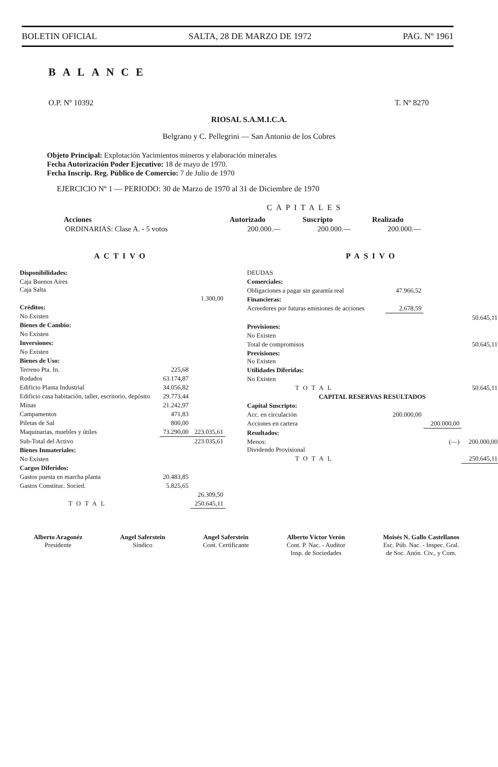BOLETIN OFICIAL SALTA, 28 DE MARZO DE 1972 PAG. Nº 1961
BALANCE
O.P. Nº 10392 T. Nº 8270
RIOSAL S.A.M.I.C.A.
Belgrano y C. Pellegrini — San Antonio de los Cobres
Objeto Principal: Explotación Yacimientos mineros y elaboración minerales
Fecha Autorización Poder Ejecutivo: 18 de mayo de 1970.
Fecha Inscrip. Reg. Público de Comercio: 7 de Julio de 1970
EJERCICIO Nº 1 — PERIODO: 30 de Marzo de 1970 al 31 de Diciembre de 1970
CAPITALES
| Acciones | Autorizado | Suscripto | Realizado |
| --- | --- | --- | --- |
| ORDINARIAS: Clase A. - 5 votos | 200.000.— | 200.000.— | 200.000.— |
ACTIVO
| Disponibilidades: | | |
| Caja Buenos Aires Caja Salta | | |
| | | 1.300,00 |
| Créditos: | | |
| No Existen | | |
| Bienes de Cambio: | | |
| No Existen | | |
| Inversiones: | | |
| No Existen | | |
| Bienes de Uso: | | |
| Terreno Pta. In. | 225,68 | |
| Rodados | 63.174,87 | |
| Edificio Planta Industrial | 34.056,82 | |
| Edificio casa habitación, taller, escritorio, depósito | 29.773,44 | |
| Minas | 21.242,97 | |
| Campamentos | 471,83 | |
| Piletas de Sal | 800,00 | |
| Maquinarias, muebles y útiles | 73.290,00 | 223.035,61 |
| Sub-Total del Activo | | 223.035,61 |
| Bienes Inmateriales: | | |
| No Existen | | |
| Cargos Diferidos: | | |
| Gastos puesta en marcha planta | 20.483,85 | |
| Gastos Constituc. Socied. | 5.825,65 | |
| | | 26.309,50 |
| TOTAL | | 250.645,11 |
PASIVO
| DEUDAS | | | |
| Comerciales: | | | |
| Obligaciones a pagar sin garantía real | 47.966,52 | | |
| Financieras: | | | |
| Acreedores por futuras emisiones de acciones | 2.678,59 | | |
| | | | 50.645,11 |
| Provisiones: | | | |
| No Existen | | | |
| Total de compromisos | | | 50.645,11 |
| Previsiones: No Existen | | | |
| Utilidades Diferidas: | | | |
| No Existen | | | |
| TOTAL | | | 50.645,11 |
| CAPITAL RESERVAS RESULTADOS | | | |
| Capital Suscripto: | | | |
| Acc. en circulación | 200.000,00 | | |
| Acciones en cartera | | 200.000,00 | |
| Resultados: | | | |
| Menos: Dividendo Provisional | | (—) | 200.000,00 |
| TOTAL | | | 250.645,11 |
Alberto Aragonéz
Presidente
Angel Saferstein
Síndico
Angel Saferstein
Cont. Certificante
Alberto Víctor Verón
Cont. P. Nac. - Auditor
Insp. de Sociedades
Moisés N. Gallo Castellanos
Esc. Púb. Nac. - Inspec. Gral.
de Soc. Anón. Civ., y Com.